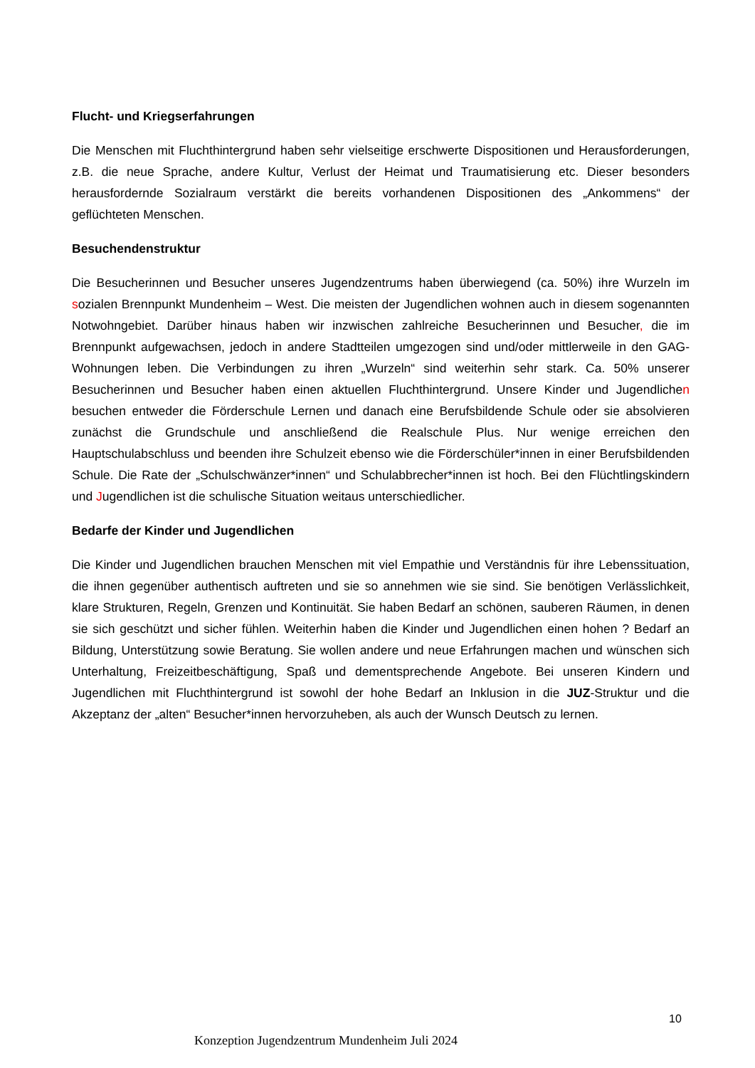Flucht- und Kriegserfahrungen
Die Menschen mit Fluchthintergrund haben sehr vielseitige erschwerte Dispositionen und Herausforderungen, z.B. die neue Sprache, andere Kultur, Verlust der Heimat und Traumatisierung etc. Dieser besonders herausfordernde Sozialraum verstärkt die bereits vorhandenen Dispositionen des „Ankommens“ der geflüchteten Menschen.
Besuchendenstruktur
Die Besucherinnen und Besucher unseres Jugendzentrums haben überwiegend (ca. 50%) ihre Wurzeln im sozialen Brennpunkt Mundenheim – West. Die meisten der Jugendlichen wohnen auch in diesem sogenannten Notwohngebiet. Darüber hinaus haben wir inzwischen zahlreiche Besucherinnen und Besucher, die im Brennpunkt aufgewachsen, jedoch in andere Stadtteilen umgezogen sind und/oder mittlerweile in den GAG-Wohnungen leben. Die Verbindungen zu ihren „Wurzeln“ sind weiterhin sehr stark. Ca. 50% unserer Besucherinnen und Besucher haben einen aktuellen Fluchthintergrund. Unsere Kinder und Jugendlichen besuchen entweder die Förderschule Lernen und danach eine Berufsbildende Schule oder sie absolvieren zunächst die Grundschule und anschließend die Realschule Plus. Nur wenige erreichen den Hauptschulabschluss und beenden ihre Schulzeit ebenso wie die Förderschüler*innen in einer Berufsbildenden Schule. Die Rate der „Schulschwänzer*innen“ und Schulabbrecher*innen ist hoch. Bei den Flüchtlingskindern und Jugendlichen ist die schulische Situation weitaus unterschiedlicher.
Bedarfe der Kinder und Jugendlichen
Die Kinder und Jugendlichen brauchen Menschen mit viel Empathie und Verständnis für ihre Lebenssituation, die ihnen gegenüber authentisch auftreten und sie so annehmen wie sie sind. Sie benötigen Verlässlichkeit, klare Strukturen, Regeln, Grenzen und Kontinuität. Sie haben Bedarf an schönen, sauberen Räumen, in denen sie sich geschützt und sicher fühlen. Weiterhin haben die Kinder und Jugendlichen einen hohen ? Bedarf an Bildung, Unterstützung sowie Beratung. Sie wollen andere und neue Erfahrungen machen und wünschen sich Unterhaltung, Freizeitbeschäftigung, Spaß und dementsprechende Angebote. Bei unseren Kindern und Jugendlichen mit Fluchthintergrund ist sowohl der hohe Bedarf an Inklusion in die JUZ-Struktur und die Akzeptanz der „alten“ Besucher*innen hervorzuheben, als auch der Wunsch Deutsch zu lernen.
10
Konzeption Jugendzentrum Mundenheim Juli 2024